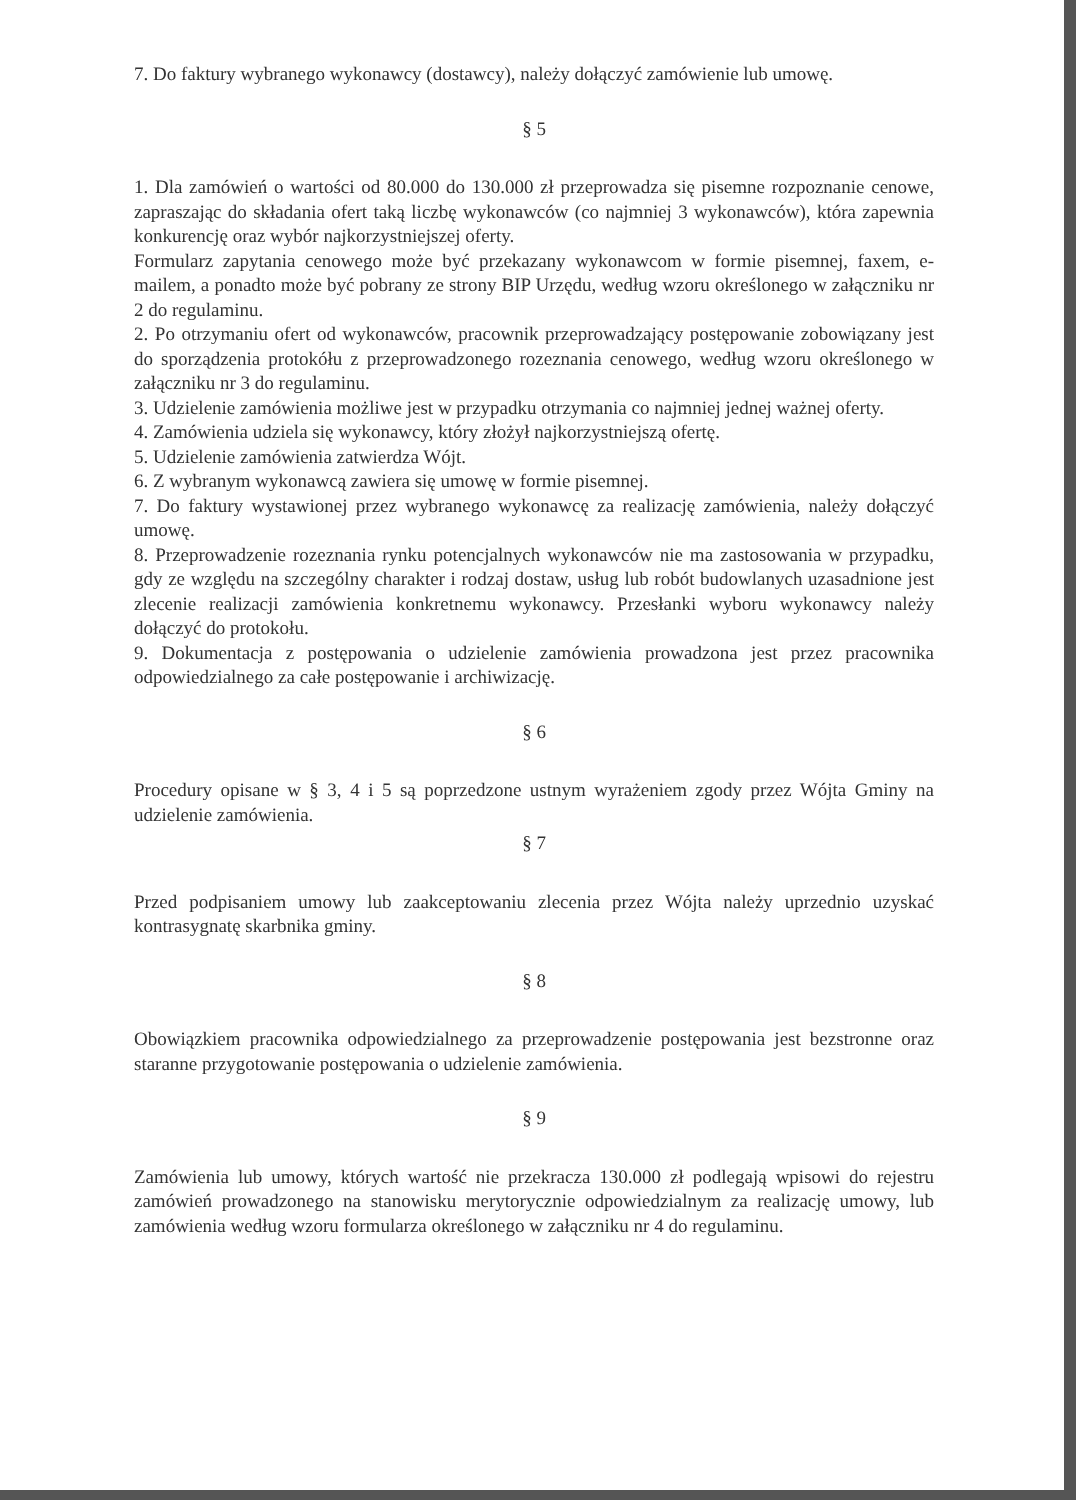7. Do faktury wybranego wykonawcy (dostawcy), należy dołączyć zamówienie lub umowę.
§ 5
1. Dla zamówień o wartości od 80.000 do 130.000 zł przeprowadza się pisemne rozpoznanie cenowe, zapraszając do składania ofert taką liczbę wykonawców (co najmniej 3 wykonawców), która zapewnia konkurencję oraz wybór najkorzystniejszej oferty.
Formularz zapytania cenowego może być przekazany wykonawcom w formie pisemnej, faxem, e-mailem, a ponadto może być pobrany ze strony BIP Urzędu, według wzoru określonego w załączniku nr 2 do regulaminu.
2. Po otrzymaniu ofert od wykonawców, pracownik przeprowadzający postępowanie zobowiązany jest do sporządzenia protokółu z przeprowadzonego rozeznania cenowego, według wzoru określonego w załączniku nr 3 do regulaminu.
3. Udzielenie zamówienia możliwe jest w przypadku otrzymania co najmniej jednej ważnej oferty.
4. Zamówienia udziela się wykonawcy, który złożył najkorzystniejszą ofertę.
5. Udzielenie zamówienia zatwierdza Wójt.
6. Z wybranym wykonawcą zawiera się umowę w formie pisemnej.
7. Do faktury wystawionej przez wybranego wykonawcę za realizację zamówienia, należy dołączyć umowę.
8. Przeprowadzenie rozeznania rynku potencjalnych wykonawców nie ma zastosowania w przypadku, gdy ze względu na szczególny charakter i rodzaj dostaw, usług lub robót budowlanych uzasadnione jest zlecenie realizacji zamówienia konkretnemu wykonawcy. Przesłanki wyboru wykonawcy należy dołączyć do protokołu.
9. Dokumentacja z postępowania o udzielenie zamówienia prowadzona jest przez pracownika odpowiedzialnego za całe postępowanie i archiwizację.
§ 6
Procedury opisane w § 3, 4 i 5 są poprzedzone ustnym wyrażeniem zgody przez Wójta Gminy na udzielenie zamówienia.
§ 7
Przed podpisaniem umowy lub zaakceptowaniu zlecenia przez Wójta należy uprzednio uzyskać kontrasygnatę skarbnika gminy.
§ 8
Obowiązkiem pracownika odpowiedzialnego za przeprowadzenie postępowania jest bezstronne oraz staranne przygotowanie postępowania o udzielenie zamówienia.
§ 9
Zamówienia lub umowy, których wartość nie przekracza 130.000 zł podlegają wpisowi do rejestru zamówień prowadzonego na stanowisku merytorycznie odpowiedzialnym za realizację umowy, lub zamówienia według wzoru formularza określonego w załączniku nr 4 do regulaminu.